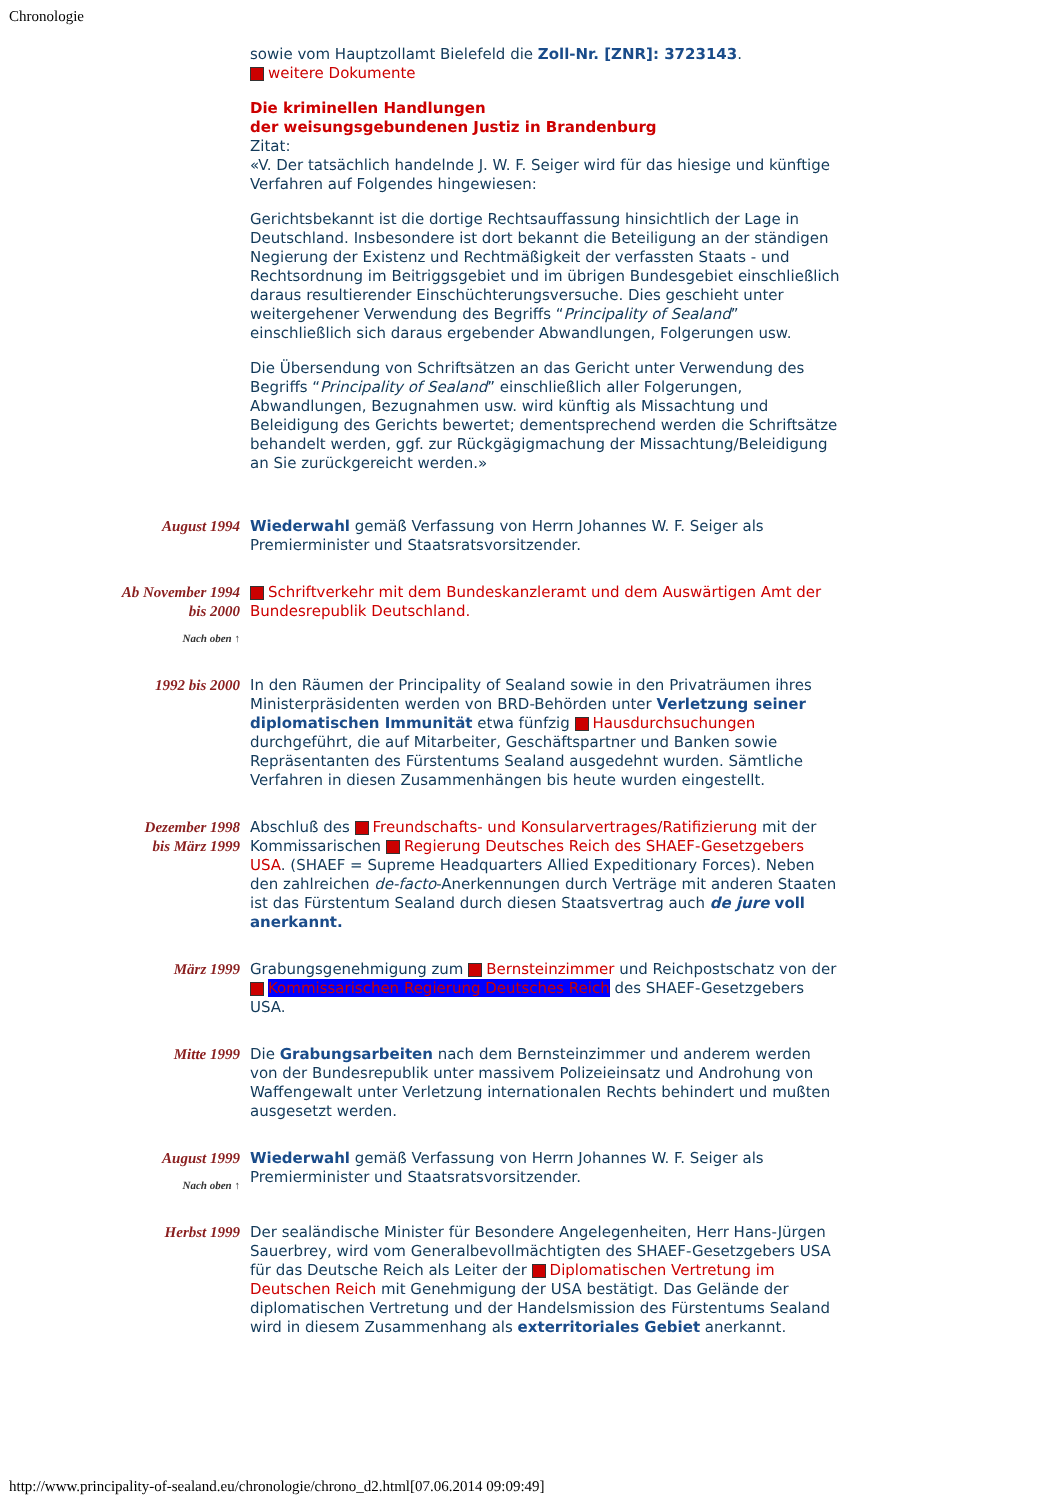Chronologie
sowie vom Hauptzollamt Bielefeld die Zoll-Nr. [ZNR]: 3723143.
weitere Dokumente
Die kriminellen Handlungen
der weisungsgebundenen Justiz in Brandenburg
Zitat:
«V. Der tatsächlich handelnde J. W. F. Seiger wird für das hiesige und künftige Verfahren auf Folgendes hingewiesen:
Gerichtsbekannt ist die dortige Rechtsauffassung hinsichtlich der Lage in Deutschland. Insbesondere ist dort bekannt die Beteiligung an der ständigen Negierung der Existenz und Rechtmäßigkeit der verfassten Staats - und Rechtsordnung im Beitriggsgebiet und im übrigen Bundesgebiet einschließlich daraus resultierender Einschüchterungsversuche. Dies geschieht unter weitergehener Verwendung des Begriffs “Principality of Sealand” einschließlich sich daraus ergebender Abwandlungen, Folgerungen usw.
Die Übersendung von Schriftsätzen an das Gericht unter Verwendung des Begriffs “Principality of Sealand” einschließlich aller Folgerungen, Abwandlungen, Bezugnahmen usw. wird künftig als Missachtung und Beleidigung des Gerichts bewertet; dementsprechend werden die Schriftsätze behandelt werden, ggf. zur Rückgägigmachung der Missachtung/Beleidigung an Sie zurückgereicht werden.»
August 1994 Wiederwahl gemäß Verfassung von Herrn Johannes W. F. Seiger als Premierminister und Staatsratsvorsitzender.
Ab November 1994
bis 2000
Nach oben ↑
Schriftverkehr mit dem Bundeskanzleramt und dem Auswärtigen Amt der Bundesrepublik Deutschland.
1992 bis 2000 In den Räumen der Principality of Sealand sowie in den Privaträumen ihres Ministerpräsidenten werden von BRD-Behörden unter Verletzung seiner diplomatischen Immunität etwa fünfzig Hausdurchsuchungen durchgeführt, die auf Mitarbeiter, Geschäftspartner und Banken sowie Repräsentanten des Fürstentums Sealand ausgedehnt wurden. Sämtliche Verfahren in diesen Zusammenhängen bis heute wurden eingestellt.
Dezember 1998
bis März 1999
Abschluß des Freundschafts- und Konsularvertrages/Ratifizierung mit der Kommissarischen Regierung Deutsches Reich des SHAEF-Gesetzgebers USA. (SHAEF = Supreme Headquarters Allied Expeditionary Forces). Neben den zahlreichen de-facto-Anerkennungen durch Verträge mit anderen Staaten ist das Fürstentum Sealand durch diesen Staatsvertrag auch de jure voll anerkannt.
März 1999 Grabungsgenehmigung zum Bernsteinzimmer und Reichpostschatz von der Kommissarischen Regierung Deutsches Reich des SHAEF-Gesetzgebers USA.
Mitte 1999 Die Grabungsarbeiten nach dem Bernsteinzimmer und anderem werden von der Bundesrepublik unter massivem Polizeieinsatz und Androhung von Waffengewalt unter Verletzung internationalen Rechts behindert und mußten ausgesetzt werden.
August 1999
Nach oben ↑
Wiederwahl gemäß Verfassung von Herrn Johannes W. F. Seiger als Premierminister und Staatsratsvorsitzender.
Herbst 1999 Der sealändische Minister für Besondere Angelegenheiten, Herr Hans-Jürgen Sauerbrey, wird vom Generalbevollmächtigten des SHAEF-Gesetzgebers USA für das Deutsche Reich als Leiter der Diplomatischen Vertretung im Deutschen Reich mit Genehmigung der USA bestätigt. Das Gelände der diplomatischen Vertretung und der Handelsmission des Fürstentums Sealand wird in diesem Zusammenhang als exterritoriales Gebiet anerkannt.
http://www.principality-of-sealand.eu/chronologie/chrono_d2.html[07.06.2014 09:09:49]